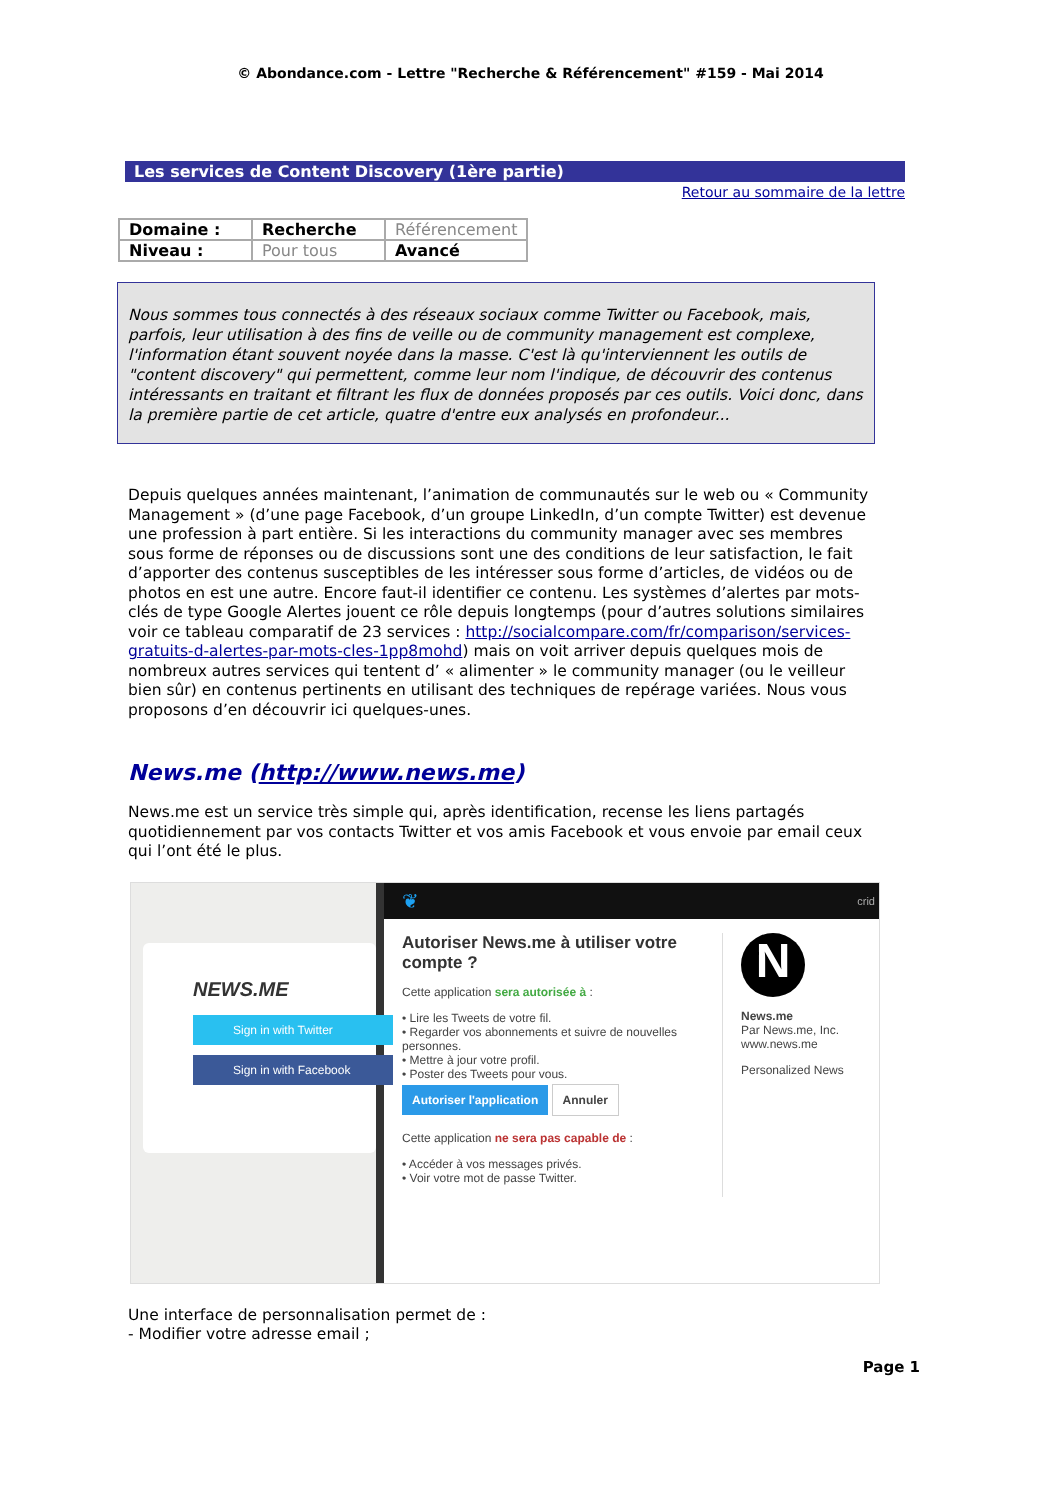© Abondance.com - Lettre "Recherche & Référencement" #159 - Mai 2014
Les services de Content Discovery (1ère partie)
Retour au sommaire de la lettre
| Domaine : | Recherche | Référencement |
| Niveau : | Pour tous | Avancé |
Nous sommes tous connectés à des réseaux sociaux comme Twitter ou Facebook, mais, parfois, leur utilisation à des fins de veille ou de community management est complexe, l'information étant souvent noyée dans la masse. C'est là qu'interviennent les outils de "content discovery" qui permettent, comme leur nom l'indique, de découvrir des contenus intéressants en traitant et filtrant les flux de données proposés par ces outils. Voici donc, dans la première partie de cet article, quatre d'entre eux analysés en profondeur...
Depuis quelques années maintenant, l’animation de communautés sur le web ou « Community Management » (d’une page Facebook, d’un groupe LinkedIn, d’un compte Twitter) est devenue une profession à part entière. Si les interactions du community manager avec ses membres sous forme de réponses ou de discussions sont une des conditions de leur satisfaction, le fait d’apporter des contenus susceptibles de les intéresser sous forme d’articles, de vidéos ou de photos en est une autre. Encore faut-il identifier ce contenu. Les systèmes d’alertes par mots-clés de type Google Alertes jouent ce rôle depuis longtemps (pour d’autres solutions similaires voir ce tableau comparatif de 23 services : http://socialcompare.com/fr/comparison/services-gratuits-d-alertes-par-mots-cles-1pp8mohd) mais on voit arriver depuis quelques mois de nombreux autres services qui tentent d’ « alimenter » le community manager (ou le veilleur bien sûr) en contenus pertinents en utilisant des techniques de repérage variées. Nous vous proposons d’en découvrir ici quelques-unes.
News.me (http://www.news.me)
News.me est un service très simple qui, après identification, recense les liens partagés quotidiennement par vos contacts Twitter et vos amis Facebook et vous envoie par email ceux qui l’ont été le plus.
NEWS.ME
Sign in with Twitter
Sign in with Facebook
❦ crid
Autoriser News.me à utiliser votre compte ?
Cette application sera autorisée à :
• Lire les Tweets de votre fil.
• Regarder vos abonnements et suivre de nouvelles personnes.
• Mettre à jour votre profil.
• Poster des Tweets pour vous.
Autoriser l'application Annuler
Cette application ne sera pas capable de :
• Accéder à vos messages privés.
• Voir votre mot de passe Twitter.
N
News.me
Par News.me, Inc.
www.news.me
Personalized News
Une interface de personnalisation permet de :
- Modifier votre adresse email ;
Page 1